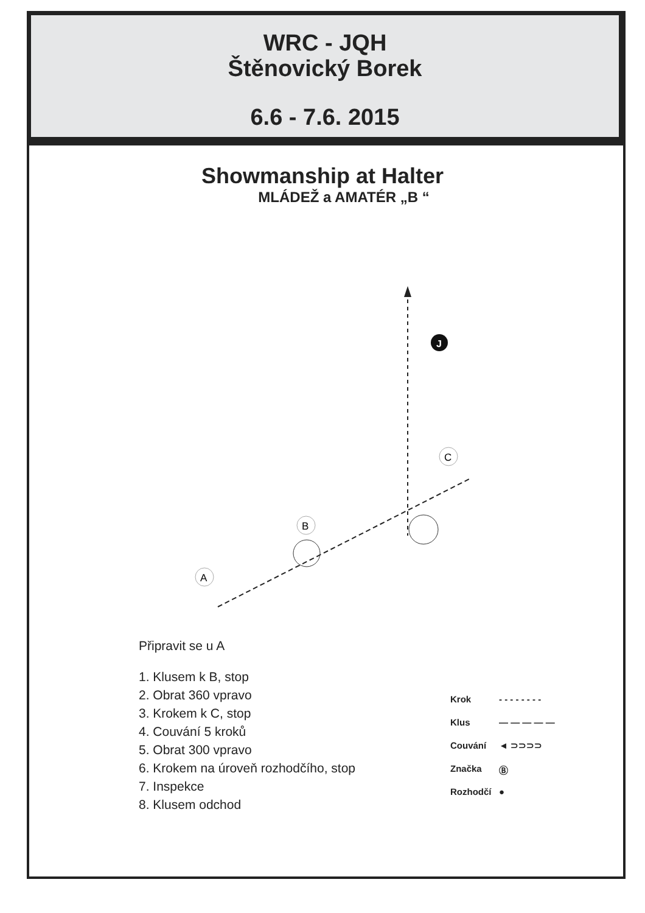WRC - JQH
Štěnovický Borek
6.6 - 7.6. 2015
Showmanship at Halter
MLÁDEŽ a AMATÉR „B “
J
A
B
C
Připravit se u A
1. Klusem k B, stop
2. Obrat 360 vpravo
3. Krokem k C, stop
4. Couvání 5 kroků
5. Obrat 300 vpravo
6. Krokem na úroveň rozhodčího, stop
7. Inspekce
8. Klusem odchod
Krok - - - - - - - -
Klus — — — — —
Couvání ◄ ⊃⊃⊃⊃
Značka Ⓑ
Rozhodčí ●